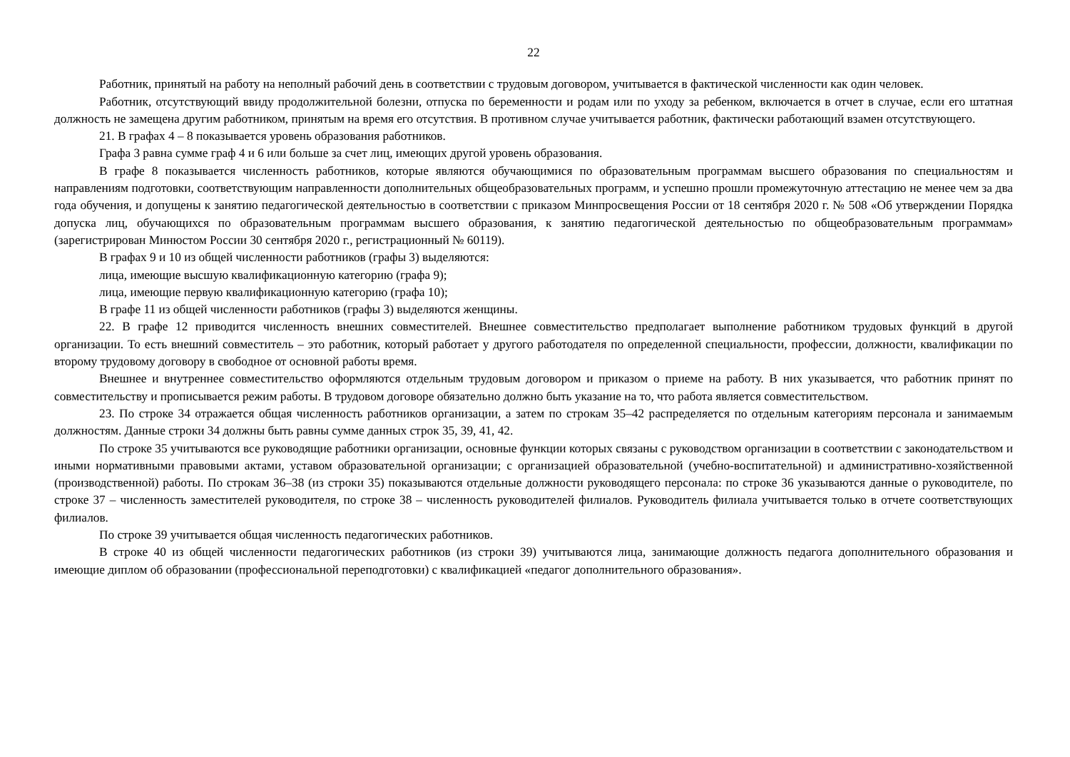22
Работник, принятый на работу на неполный рабочий день в соответствии с трудовым договором, учитывается в фактической численности как один человек.
Работник, отсутствующий ввиду продолжительной болезни, отпуска по беременности и родам или по уходу за ребенком, включается в отчет в случае, если его штатная должность не замещена другим работником, принятым на время его отсутствия. В противном случае учитывается работник, фактически работающий взамен отсутствующего.
21. В графах 4 – 8 показывается уровень образования работников.
Графа 3 равна сумме граф 4 и 6 или больше за счет лиц, имеющих другой уровень образования.
В графе 8 показывается численность работников, которые являются обучающимися по образовательным программам высшего образования по специальностям и направлениям подготовки, соответствующим направленности дополнительных общеобразовательных программ, и успешно прошли промежуточную аттестацию не менее чем за два года обучения, и допущены к занятию педагогической деятельностью в соответствии с приказом Минпросвещения России от 18 сентября 2020 г. № 508 «Об утверждении Порядка допуска лиц, обучающихся по образовательным программам высшего образования, к занятию педагогической деятельностью по общеобразовательным программам» (зарегистрирован Минюстом России 30 сентября 2020 г., регистрационный № 60119).
В графах 9 и 10 из общей численности работников (графы 3) выделяются:
лица, имеющие высшую квалификационную категорию (графа 9);
лица, имеющие первую квалификационную категорию (графа 10);
В графе 11 из общей численности работников (графы 3) выделяются женщины.
22. В графе 12 приводится численность внешних совместителей. Внешнее совместительство предполагает выполнение работником трудовых функций в другой организации. То есть внешний совместитель – это работник, который работает у другого работодателя по определенной специальности, профессии, должности, квалификации по второму трудовому договору в свободное от основной работы время.
Внешнее и внутреннее совместительство оформляются отдельным трудовым договором и приказом о приеме на работу. В них указывается, что работник принят по совместительству и прописывается режим работы. В трудовом договоре обязательно должно быть указание на то, что работа является совместительством.
23. По строке 34 отражается общая численность работников организации, а затем по строкам 35–42 распределяется по отдельным категориям персонала и занимаемым должностям. Данные строки 34 должны быть равны сумме данных строк 35, 39, 41, 42.
По строке 35 учитываются все руководящие работники организации, основные функции которых связаны с руководством организации в соответствии с законодательством и иными нормативными правовыми актами, уставом образовательной организации; с организацией образовательной (учебно-воспитательной) и административно-хозяйственной (производственной) работы. По строкам 36–38 (из строки 35) показываются отдельные должности руководящего персонала: по строке 36 указываются данные о руководителе, по строке 37 – численность заместителей руководителя, по строке 38 – численность руководителей филиалов. Руководитель филиала учитывается только в отчете соответствующих филиалов.
По строке 39 учитывается общая численность педагогических работников.
В строке 40 из общей численности педагогических работников (из строки 39) учитываются лица, занимающие должность педагога дополнительного образования и имеющие диплом об образовании (профессиональной переподготовки) с квалификацией «педагог дополнительного образования».